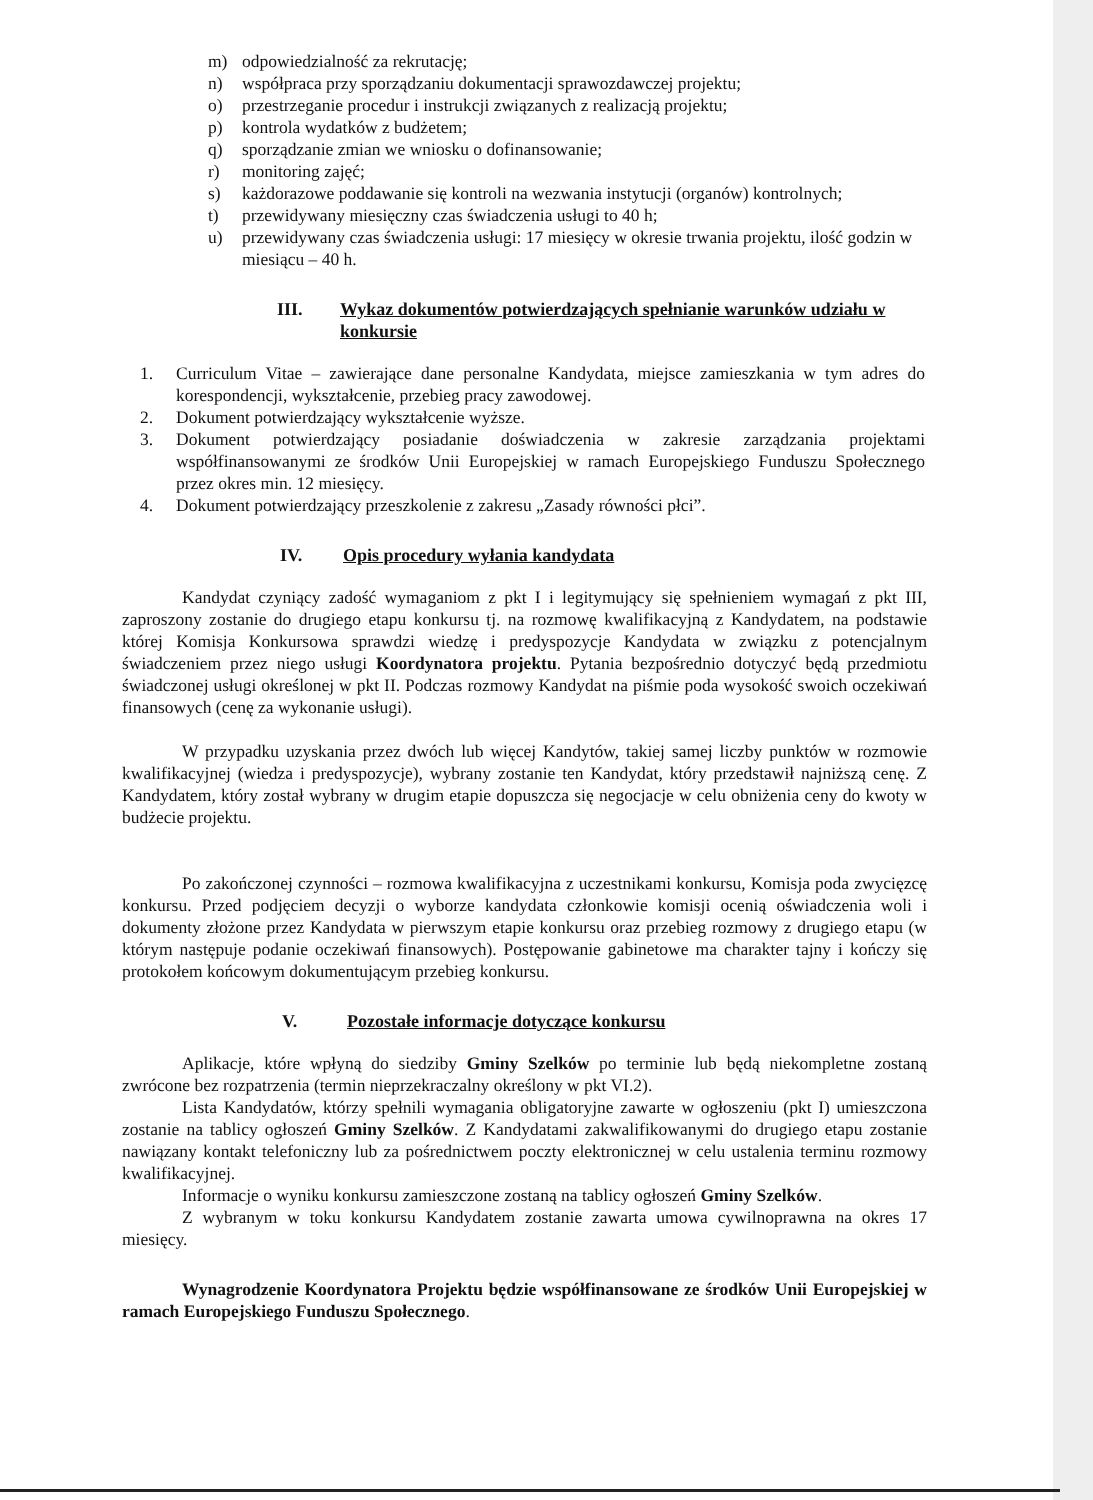m) odpowiedzialność za rekrutację;
n) współpraca przy sporządzaniu dokumentacji sprawozdawczej projektu;
o) przestrzeganie procedur i instrukcji związanych z realizacją projektu;
p) kontrola wydatków z budżetem;
q) sporządzanie zmian we wniosku o dofinansowanie;
r) monitoring zajęć;
s) każdorazowe poddawanie się kontroli na wezwania instytucji (organów) kontrolnych;
t) przewidywany miesięczny czas świadczenia usługi to 40 h;
u) przewidywany czas świadczenia usługi: 17 miesięcy w okresie trwania projektu, ilość godzin w miesiącu – 40 h.
III. Wykaz dokumentów potwierdzających spełnianie warunków udziału w konkursie
1. Curriculum Vitae – zawierające dane personalne Kandydata, miejsce zamieszkania w tym adres do korespondencji, wykształcenie, przebieg pracy zawodowej.
2. Dokument potwierdzający wykształcenie wyższe.
3. Dokument potwierdzający posiadanie doświadczenia w zakresie zarządzania projektami współfinansowanymi ze środków Unii Europejskiej w ramach Europejskiego Funduszu Społecznego przez okres min. 12 miesięcy.
4. Dokument potwierdzający przeszkolenie z zakresu „Zasady równości płci”.
IV. Opis procedury wyłania kandydata
Kandydat czyniący zadość wymaganiom z pkt I i legitymujący się spełnieniem wymagań z pkt III, zaproszony zostanie do drugiego etapu konkursu tj. na rozmowę kwalifikacyjną z Kandydatem, na podstawie której Komisja Konkursowa sprawdzi wiedzę i predyspozycje Kandydata w związku z potencjalnym świadczeniem przez niego usługi Koordynatora projektu. Pytania bezpośrednio dotyczyć będą przedmiotu świadczonej usługi określonej w pkt II. Podczas rozmowy Kandydat na piśmie poda wysokość swoich oczekiwań finansowych (cenę za wykonanie usługi).
W przypadku uzyskania przez dwóch lub więcej Kandytów, takiej samej liczby punktów w rozmowie kwalifikacyjnej (wiedza i predyspozycje), wybrany zostanie ten Kandydat, który przedstawił najniższą cenę. Z Kandydatem, który został wybrany w drugim etapie dopuszcza się negocjacje w celu obniżenia ceny do kwoty w budżecie projektu.
Po zakończonej czynności – rozmowa kwalifikacyjna z uczestnikami konkursu, Komisja poda zwycięzcę konkursu. Przed podjęciem decyzji o wyborze kandydata członkowie komisji ocenią oświadczenia woli i dokumenty złożone przez Kandydata w pierwszym etapie konkursu oraz przebieg rozmowy z drugiego etapu (w którym następuje podanie oczekiwań finansowych). Postępowanie gabinetowe ma charakter tajny i kończy się protokołem końcowym dokumentującym przebieg konkursu.
V. Pozostałe informacje dotyczące konkursu
Aplikacje, które wpłyną do siedziby Gminy Szelków po terminie lub będą niekompletne zostaną zwrócone bez rozpatrzenia (termin nieprzekraczalny określony w pkt VI.2).
Lista Kandydatów, którzy spełnili wymagania obligatoryjne zawarte w ogłoszeniu (pkt I) umieszczona zostanie na tablicy ogłoszeń Gminy Szelków. Z Kandydatami zakwalifikowanymi do drugiego etapu zostanie nawiązany kontakt telefoniczny lub za pośrednictwem poczty elektronicznej w celu ustalenia terminu rozmowy kwalifikacyjnej.
Informacje o wyniku konkursu zamieszczone zostaną na tablicy ogłoszeń Gminy Szelków.
Z wybranym w toku konkursu Kandydatem zostanie zawarta umowa cywilnoprawna na okres 17 miesięcy.
Wynagrodzenie Koordynatora Projektu będzie współfinansowane ze środków Unii Europejskiej w ramach Europejskiego Funduszu Społecznego.